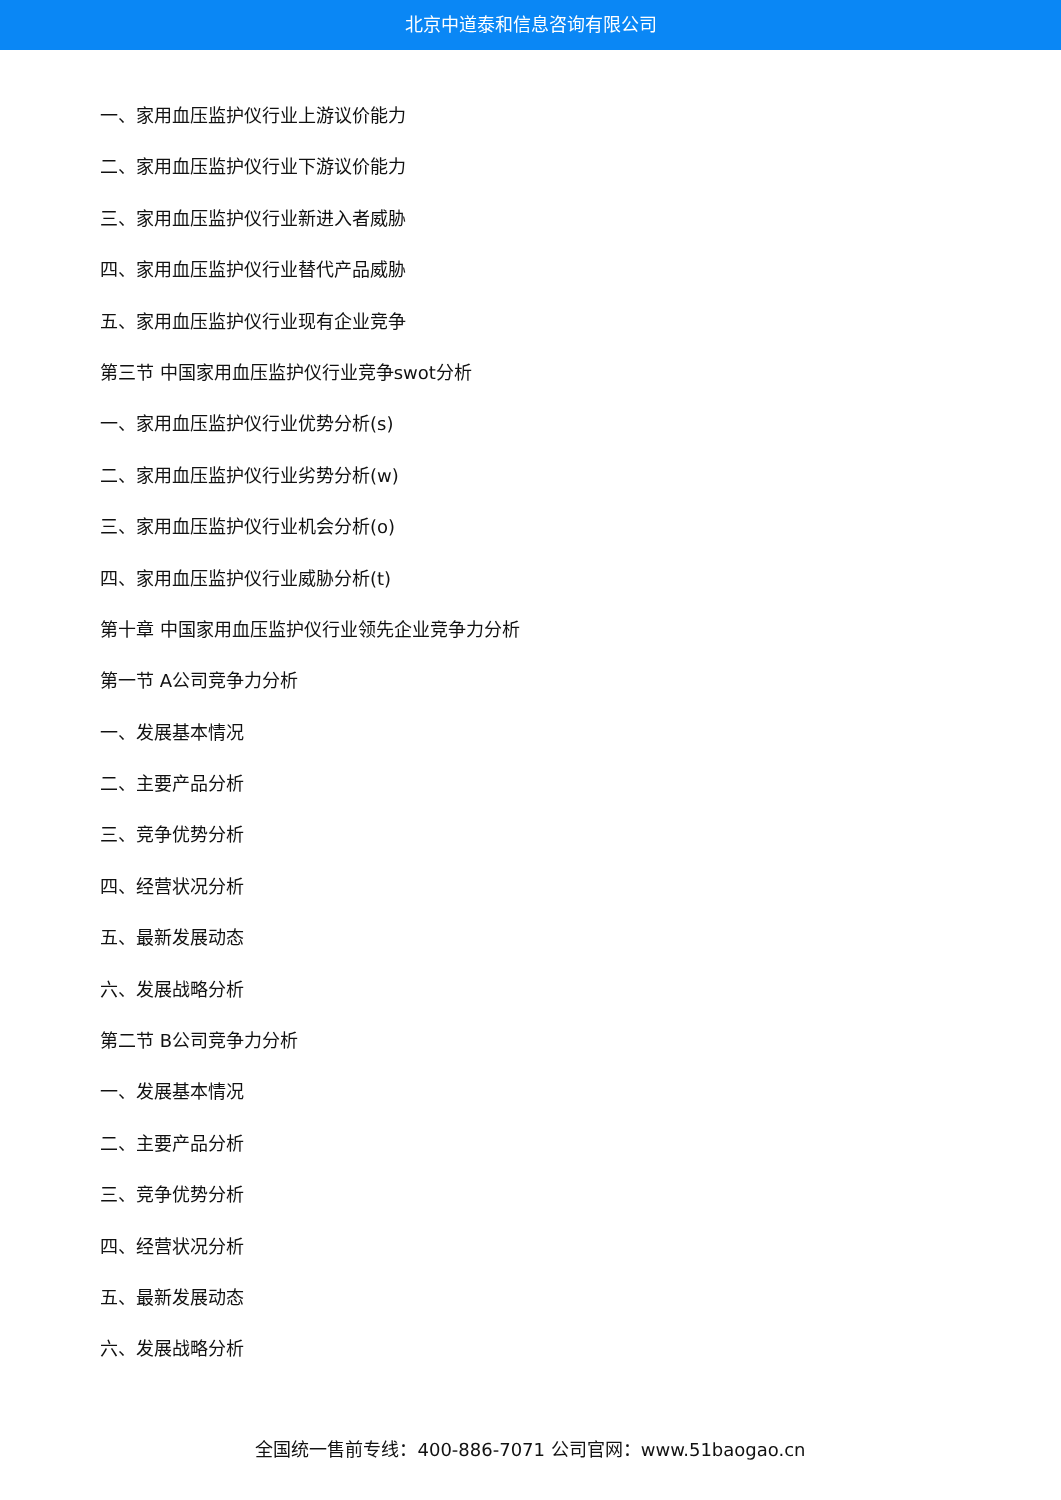北京中道泰和信息咨询有限公司
一、家用血压监护仪行业上游议价能力
二、家用血压监护仪行业下游议价能力
三、家用血压监护仪行业新进入者威胁
四、家用血压监护仪行业替代产品威胁
五、家用血压监护仪行业现有企业竞争
第三节 中国家用血压监护仪行业竞争swot分析
一、家用血压监护仪行业优势分析(s)
二、家用血压监护仪行业劣势分析(w)
三、家用血压监护仪行业机会分析(o)
四、家用血压监护仪行业威胁分析(t)
第十章 中国家用血压监护仪行业领先企业竞争力分析
第一节 A公司竞争力分析
一、发展基本情况
二、主要产品分析
三、竞争优势分析
四、经营状况分析
五、最新发展动态
六、发展战略分析
第二节 B公司竞争力分析
一、发展基本情况
二、主要产品分析
三、竞争优势分析
四、经营状况分析
五、最新发展动态
六、发展战略分析
全国统一售前专线：400-886-7071 公司官网：www.51baogao.cn